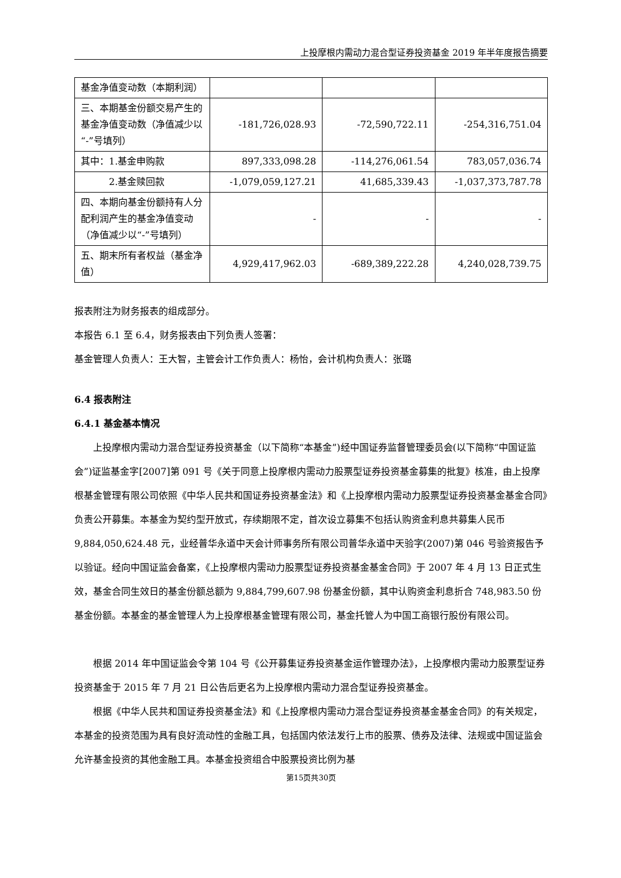上投摩根内需动力混合型证券投资基金 2019 年半年度报告摘要
| 基金净值变动数（本期利润） | | | |
| 三、本期基金份额交易产生的基金净值变动数（净值减少以“-”号填列） | -181,726,028.93 | -72,590,722.11 | -254,316,751.04 |
| 其中：1.基金申购款 | 897,333,098.28 | -114,276,061.54 | 783,057,036.74 |
| 2.基金赎回款 | -1,079,059,127.21 | 41,685,339.43 | -1,037,373,787.78 |
| 四、本期向基金份额持有人分配利润产生的基金净值变动（净值减少以“-”号填列） | - | - | - |
| 五、期末所有者权益（基金净值） | 4,929,417,962.03 | -689,389,222.28 | 4,240,028,739.75 |
报表附注为财务报表的组成部分。
本报告 6.1 至 6.4，财务报表由下列负责人签署：
基金管理人负责人：王大智，主管会计工作负责人：杨怡，会计机构负责人：张璐
6.4 报表附注
6.4.1 基金基本情况
上投摩根内需动力混合型证券投资基金（以下简称“本基金”)经中国证券监督管理委员会(以下简称“中国证监会”)证监基金字[2007]第 091 号《关于同意上投摩根内需动力股票型证券投资基金募集的批复》核准，由上投摩根基金管理有限公司依照《中华人民共和国证券投资基金法》和《上投摩根内需动力股票型证券投资基金基金合同》负责公开募集。本基金为契约型开放式，存续期限不定，首次设立募集不包括认购资金利息共募集人民币 9,884,050,624.48 元，业经普华永道中天会计师事务所有限公司普华永道中天验字(2007)第 046 号验资报告予以验证。经向中国证监会备案，《上投摩根内需动力股票型证券投资基金基金合同》于 2007 年 4 月 13 日正式生效，基金合同生效日的基金份额总额为 9,884,799,607.98 份基金份额，其中认购资金利息折合 748,983.50 份基金份额。本基金的基金管理人为上投摩根基金管理有限公司，基金托管人为中国工商银行股份有限公司。
根据 2014 年中国证监会令第 104 号《公开募集证券投资基金运作管理办法》，上投摩根内需动力股票型证券投资基金于 2015 年 7 月 21 日公告后更名为上投摩根内需动力混合型证券投资基金。
根据《中华人民共和国证券投资基金法》和《上投摩根内需动力混合型证券投资基金基金合同》的有关规定，本基金的投资范围为具有良好流动性的金融工具，包括国内依法发行上市的股票、债券及法律、法规或中国证监会允许基金投资的其他金融工具。本基金投资组合中股票投资比例为基
第15页共30页